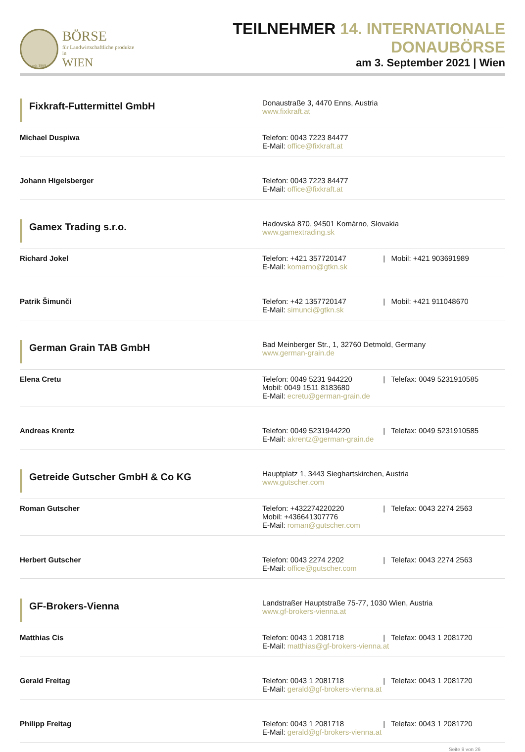seit 1869
BÖRSE
für Landwirtschaftliche produkte in
WIEN
TEILNEHMER 14. INTERNATIONALE DONAUBÖRSE
am 3. September 2021 | Wien
| Fixkraft-Futtermittel GmbH | Donaustraße 3, 4470 Enns, Austria www.fixkraft.at |
| Michael Duspiwa | Telefon: 0043 7223 84477 E-Mail: office@fixkraft.at |
| Johann Higelsberger | Telefon: 0043 7223 84477 E-Mail: office@fixkraft.at |
| Gamex Trading s.r.o. | Hadovská 870, 94501 Komárno, Slovakia www.gamextrading.sk |
| Richard Jokel | Telefon: +421 357720147 / Mobil: +421 903691989 E-Mail: komarno@gtkn.sk |
| Patrik Šimunči | Telefon: +42 1357720147 / Mobil: +421 911048670 E-Mail: simunci@gtkn.sk |
| German Grain TAB GmbH | Bad Meinberger Str., 1, 32760 Detmold, Germany www.german-grain.de |
| Elena Cretu | Telefon: 0049 5231 944220 / Telefax: 0049 5231910585 Mobil: 0049 1511 8183680 E-Mail: ecretu@german-grain.de |
| Andreas Krentz | Telefon: 0049 5231944220 / Telefax: 0049 5231910585 E-Mail: akrentz@german-grain.de |
| Getreide Gutscher GmbH & Co KG | Hauptplatz 1, 3443 Sieghartskirchen, Austria www.gutscher.com |
| Roman Gutscher | Telefon: +432274220220 / Telefax: 0043 2274 2563 Mobil: +436641307776 E-Mail: roman@gutscher.com |
| Herbert Gutscher | Telefon: 0043 2274 2202 / Telefax: 0043 2274 2563 E-Mail: office@gutscher.com |
| GF-Brokers-Vienna | Landstraßer Hauptstraße 75-77, 1030 Wien, Austria www.gf-brokers-vienna.at |
| Matthias Cis | Telefon: 0043 1 2081718 / Telefax: 0043 1 2081720 E-Mail: matthias@gf-brokers-vienna.at |
| Gerald Freitag | Telefon: 0043 1 2081718 / Telefax: 0043 1 2081720 E-Mail: gerald@gf-brokers-vienna.at |
| Philipp Freitag | Telefon: 0043 1 2081718 / Telefax: 0043 1 2081720 E-Mail: gerald@gf-brokers-vienna.at |
Seite 9 von 26